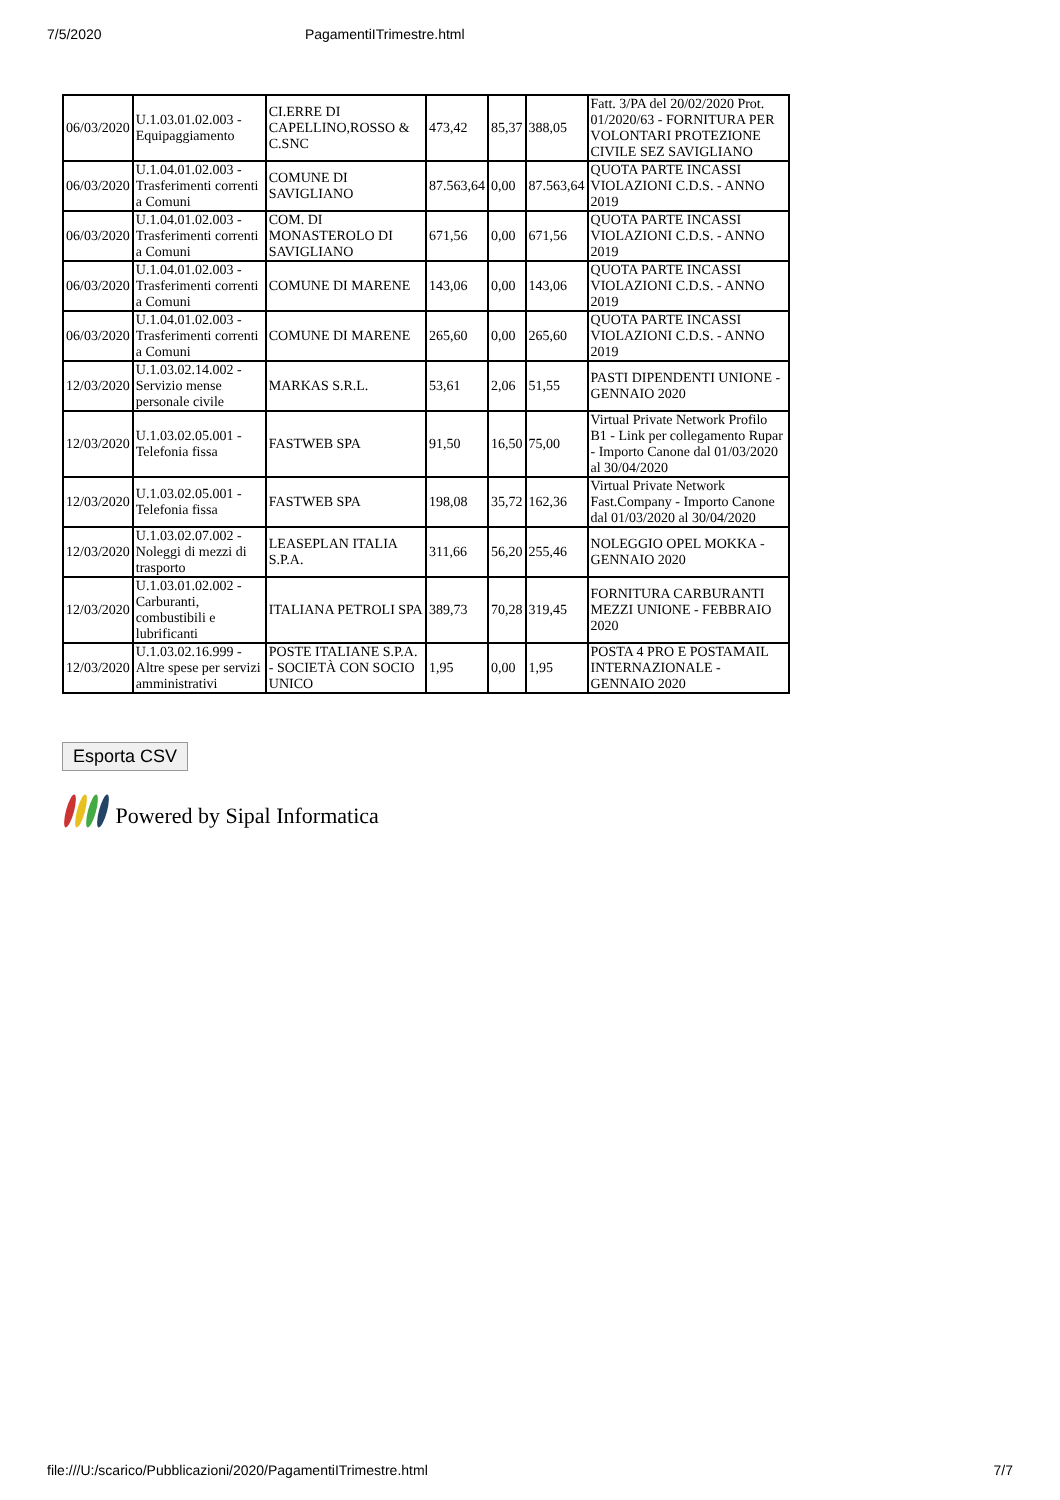7/5/2020 PagamentiITrimestre.html
| 06/03/2020 | U.1.03.01.02.003 - Equipaggiamento | CI.ERRE DI CAPELLINO,ROSSO & C.SNC | 473,42 | 85,37 | 388,05 | Fatt. 3/PA del 20/02/2020 Prot. 01/2020/63 - FORNITURA PER VOLONTARI PROTEZIONE CIVILE SEZ SAVIGLIANO |
| 06/03/2020 | U.1.04.01.02.003 - Trasferimenti correnti a Comuni | COMUNE DI SAVIGLIANO | 87.563,64 | 0,00 | 87.563,64 | QUOTA PARTE INCASSI VIOLAZIONI C.D.S. - ANNO 2019 |
| 06/03/2020 | U.1.04.01.02.003 - Trasferimenti correnti a Comuni | COM. DI MONASTEROLO DI SAVIGLIANO | 671,56 | 0,00 | 671,56 | QUOTA PARTE INCASSI VIOLAZIONI C.D.S. - ANNO 2019 |
| 06/03/2020 | U.1.04.01.02.003 - Trasferimenti correnti a Comuni | COMUNE DI MARENE | 143,06 | 0,00 | 143,06 | QUOTA PARTE INCASSI VIOLAZIONI C.D.S. - ANNO 2019 |
| 06/03/2020 | U.1.04.01.02.003 - Trasferimenti correnti a Comuni | COMUNE DI MARENE | 265,60 | 0,00 | 265,60 | QUOTA PARTE INCASSI VIOLAZIONI C.D.S. - ANNO 2019 |
| 12/03/2020 | U.1.03.02.14.002 - Servizio mense personale civile | MARKAS S.R.L. | 53,61 | 2,06 | 51,55 | PASTI DIPENDENTI UNIONE - GENNAIO 2020 |
| 12/03/2020 | U.1.03.02.05.001 - Telefonia fissa | FASTWEB SPA | 91,50 | 16,50 | 75,00 | Virtual Private Network Profilo B1 - Link per collegamento Rupar - Importo Canone dal 01/03/2020 al 30/04/2020 |
| 12/03/2020 | U.1.03.02.05.001 - Telefonia fissa | FASTWEB SPA | 198,08 | 35,72 | 162,36 | Virtual Private Network Fast.Company - Importo Canone dal 01/03/2020 al 30/04/2020 |
| 12/03/2020 | U.1.03.02.07.002 - Noleggi di mezzi di trasporto | LEASEPLAN ITALIA S.P.A. | 311,66 | 56,20 | 255,46 | NOLEGGIO OPEL MOKKA - GENNAIO 2020 |
| 12/03/2020 | U.1.03.01.02.002 - Carburanti, combustibili e lubrificanti | ITALIANA PETROLI SPA | 389,73 | 70,28 | 319,45 | FORNITURA CARBURANTI MEZZI UNIONE - FEBBRAIO 2020 |
| 12/03/2020 | U.1.03.02.16.999 - Altre spese per servizi amministrativi | POSTE ITALIANE S.P.A. - SOCIETÀ CON SOCIO UNICO | 1,95 | 0,00 | 1,95 | POSTA 4 PRO E POSTAMAIL INTERNAZIONALE - GENNAIO 2020 |
Esporta CSV
Powered by Sipal Informatica
file:///U:/scarico/Pubblicazioni/2020/PagamentiITrimestre.html 7/7